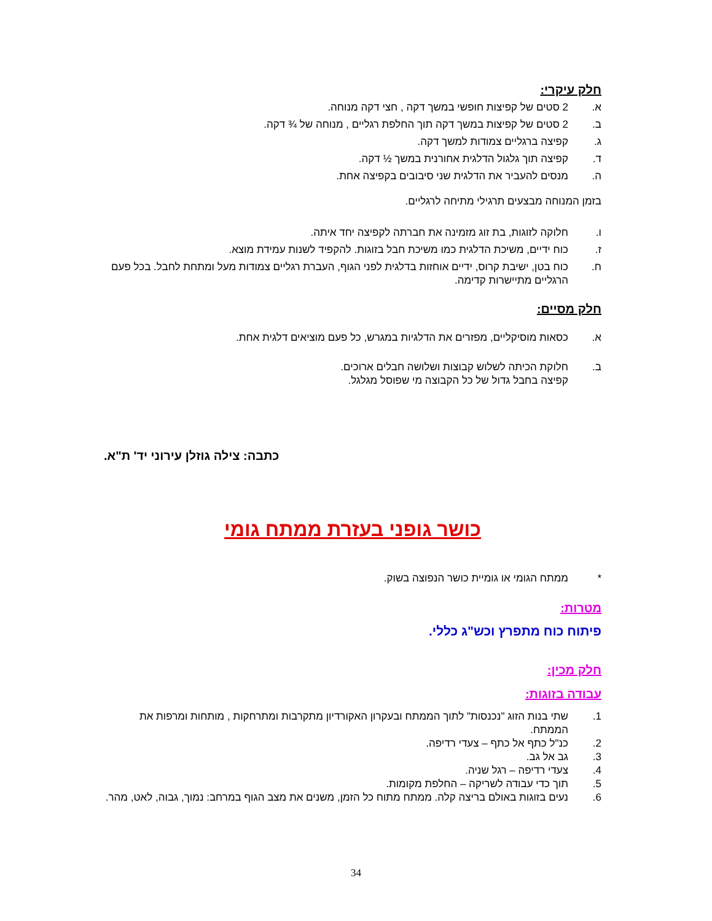חלק עיקרי:
א. 2 סטים של קפיצות חופשי במשך דקה , חצי דקה מנוחה.
ב. 2 סטים של קפיצות במשך דקה תוך החלפת רגליים , מנוחה של ¾ דקה.
ג. קפיצה ברגליים צמודות למשך דקה.
ד. קפיצה תוך גלגול הדלגית אחורנית במשך ½ דקה.
ה. מנסים להעביר את הדלגית שני סיבובים בקפיצה אחת.
בזמן המנוחה מבצעים תרגילי מתיחה לרגליים.
ו. חלוקה לזוגות, בת זוג מזמינה את חברתה לקפיצה יחד איתה.
ז. כוח ידיים, משיכת הדלגית כמו משיכת חבל בזוגות. להקפיד לשנות עמידת מוצא.
ח. כוח בטן, ישיבת קרוס, ידיים אוחזות בדלגית לפני הגוף, העברת רגליים צמודות מעל ומתחת לחבל. בכל פעם הרגליים מתיישרות קדימה.
חלק מסיים:
א. כסאות מוסיקליים, מפזרים את הדלגיות במגרש, כל פעם מוציאים דלגית אחת.
ב. חלוקת הכיתה לשלוש קבוצות ושלושה חבלים ארוכים.
קפיצה בחבל גדול של כל הקבוצה מי שפוסל מגלגל.
כתבה: צילה גוזלן עירוני יד' ת"א.
כושר גופני בעזרת ממתח גומי
* ממתח הגומי או גומיית כושר הנפוצה בשוק.
מטרות:
פיתוח כוח מתפרץ וכש"ג כללי.
חלק מכין:
עבודה בזוגות:
1. שתי בנות הזוג "נכנסות" לתוך הממתח ובעקרון האקורדיון מתקרבות ומתרחקות , מותחות ומרפות את הממתח.
2. כנ"ל כתף אל כתף – צעדי רדיפה.
3. גב אל גב.
4. צעדי רדיפה – רגל שניה.
5. תוך כדי עבודה לשריקה – החלפת מקומות.
6. נעים בזוגות באולם בריצה קלה. ממתח מתוח כל הזמן, משנים את מצב הגוף במרחב: נמוך, גבוה, לאט, מהר.
34